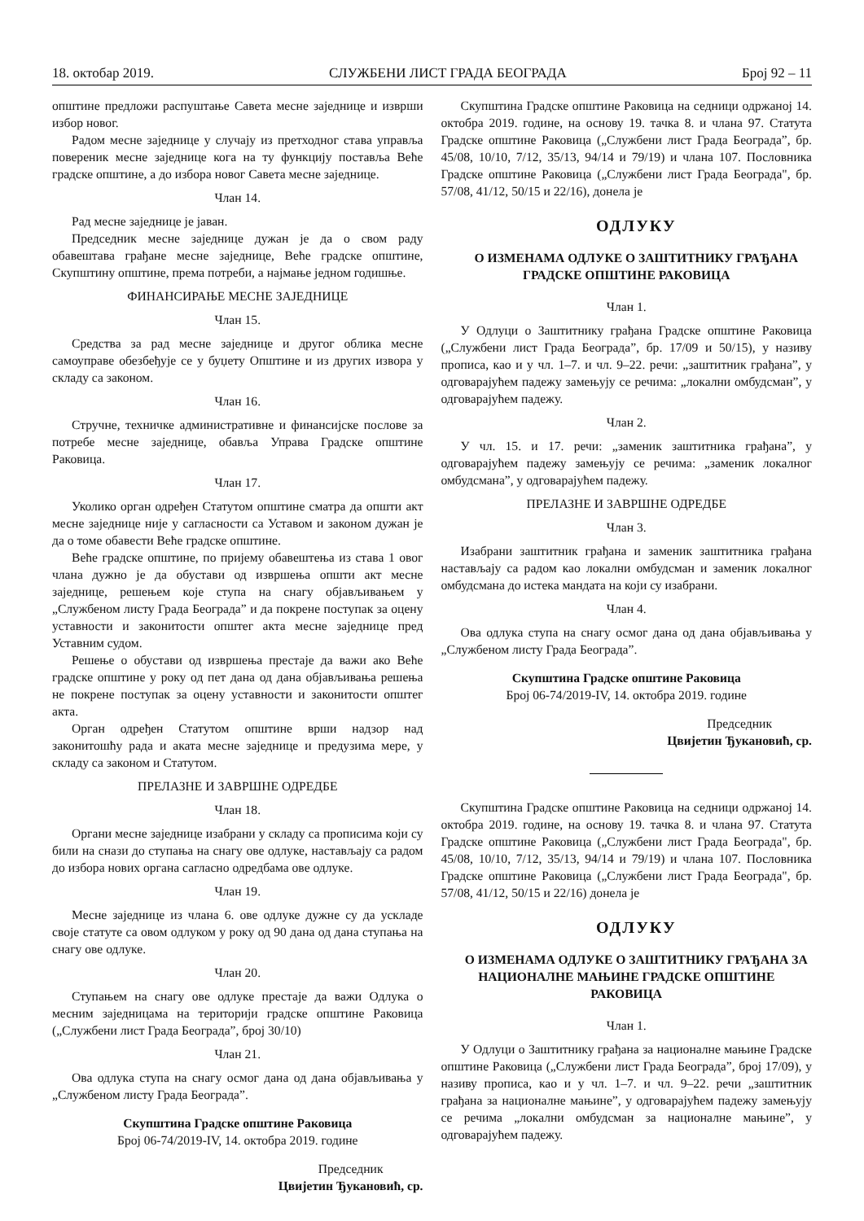18. октобар 2019. СЛУЖБЕНИ ЛИСТ ГРАДА БЕОГРАДА Број 92 – 11
општине предложи распуштање Савета месне заједнице и изврши избор новог.
Радом месне заједнице у случају из претходног става управља повереник месне заједнице кога на ту функцију поставља Веће градске општине, а до избора новог Савета месне заједнице.
Члан 14.
Рад месне заједнице је јаван.
Председник месне заједнице дужан је да о свом раду обавештава грађане месне заједнице, Веће градске општине, Скупштину општине, према потреби, а најмање једном годишње.
ФИНАНСИРАЊЕ МЕСНЕ ЗАЈЕДНИЦЕ
Члан 15.
Средства за рад месне заједнице и другог облика месне самоуправе обезбеђује се у буџету Општине и из других извора у складу са законом.
Члан 16.
Стручне, техничке административне и финансијске послове за потребе месне заједнице, обавља Управа Градске општине Раковица.
Члан 17.
Уколико орган одређен Статутом општине сматра да општи акт месне заједнице није у сагласности са Уставом и законом дужан је да о томе обавести Веће градске општине.
Веће градске општине, по пријему обавештења из става 1 овог члана дужно је да обустави од извршења општи акт месне заједнице, решењем које ступа на снагу објављивањем у „Службеном листу Града Београда” и да покрене поступак за оцену уставности и законитости општег акта месне заједнице пред Уставним судом.
Решење о обустави од извршења престаје да важи ако Веће градске општине у року од пет дана од дана објављивања решења не покрене поступак за оцену уставности и законитости општег акта.
Орган одређен Статутом општине врши надзор над законитошћу рада и аката месне заједнице и предузима мере, у складу са законом и Статутом.
ПРЕЛАЗНЕ И ЗАВРШНЕ ОДРЕДБЕ
Члан 18.
Органи месне заједнице изабрани у складу са прописима који су били на снази до ступања на снагу ове одлуке, настављају са радом до избора нових органа сагласно одредбама ове одлуке.
Члан 19.
Месне заједнице из члана 6. ове одлуке дужне су да ускладе своје статуте са овом одлуком у року од 90 дана од дана ступања на снагу ове одлуке.
Члан 20.
Ступањем на снагу ове одлуке престаје да важи Одлука о месним заједницама на територији градске општине Раковица („Службени лист Града Београда”, број 30/10)
Члан 21.
Ова одлука ступа на снагу осмог дана од дана објављивања у „Службеном листу Града Београда”.
Скупштина Градске општине Раковица
Број 06-74/2019-IV, 14. октобра 2019. године
Председник
Цвијетин Ђукановић, ср.
Скупштина Градске општине Раковица на седници одржаној 14. октобра 2019. године, на основу 19. тачка 8. и члана 97. Статута Градске општине Раковица („Службени лист Града Београда”, бр. 45/08, 10/10, 7/12, 35/13, 94/14 и 79/19) и члана 107. Пословника Градске општине Раковица („Службени лист Града Београда", бр. 57/08, 41/12, 50/15 и 22/16), донела је
ОДЛУКУ
О ИЗМЕНАМА ОДЛУКЕ О ЗАШТИТНИКУ ГРАЂАНА ГРАДСКЕ ОПШТИНЕ РАКОВИЦА
Члан 1.
У Одлуци о Заштитнику грађана Градске општине Раковица („Службени лист Града Београда”, бр. 17/09 и 50/15), у називу прописа, као и у чл. 1–7. и чл. 9–22. речи: „заштитник грађана”, у одговарајућем падежу замењују се речима: „локални омбудсман”, у одговарајућем падежу.
Члан 2.
У чл. 15. и 17. речи: „заменик заштитника грађана”, у одговарајућем падежу замењују се речима: „заменик локалног омбудсмана”, у одговарајућем падежу.
ПРЕЛАЗНЕ И ЗАВРШНЕ ОДРЕДБЕ
Члан 3.
Изабрани заштитник грађана и заменик заштитника грађана настављају са радом као локални омбудсман и заменик локалног омбудсмана до истека мандата на који су изабрани.
Члан 4.
Ова одлука ступа на снагу осмог дана од дана објављивања у „Службеном листу Града Београда”.
Скупштина Градске општине Раковица
Број 06-74/2019-IV, 14. октобра 2019. године
Председник
Цвијетин Ђукановић, ср.
Скупштина Градске општине Раковица на седници одржаној 14. октобра 2019. године, на основу 19. тачка 8. и члана 97. Статута Градске општине Раковица („Службени лист Града Београда", бр. 45/08, 10/10, 7/12, 35/13, 94/14 и 79/19) и члана 107. Пословника Градске општине Раковица („Службени лист Града Београда", бр. 57/08, 41/12, 50/15 и 22/16) донела је
ОДЛУКУ
О ИЗМЕНАМА ОДЛУКЕ О ЗАШТИТНИКУ ГРАЂАНА ЗА НАЦИОНАЛНЕ МАЊИНЕ ГРАДСКЕ ОПШТИНЕ РАКОВИЦА
Члан 1.
У Одлуци о Заштитнику грађана за националне мањине Градске општине Раковица („Службени лист Града Београда”, број 17/09), у називу прописа, као и у чл. 1–7. и чл. 9–22. речи „заштитник грађана за националне мањине”, у одговарајућем падежу замењују се речима „локални омбудсман за националне мањине”, у одговарајућем падежу.